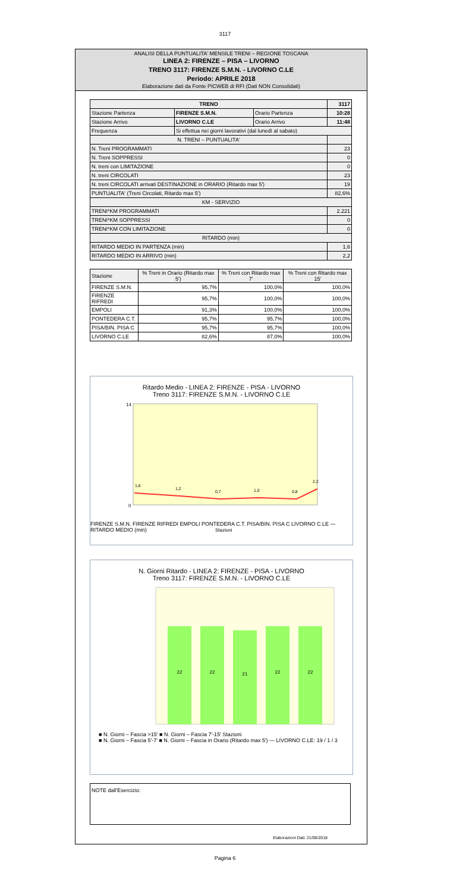3117
ANALISI DELLA PUNTUALITA' MENSILE TRENI – REGIONE TOSCANA
LINEA 2: FIRENZE – PISA – LIVORNO
TRENO 3117: FIRENZE S.M.N. - LIVORNO C.LE
Periodo: APRILE 2018
Elaborazione dati da Fonte PICWEB di RFI (Dati NON Consolidati)
| TRENO | | | 3117 |
| --- | --- | --- | --- |
| Stazione Partenza | FIRENZE S.M.N. | Orario Partenza | 10:28 |
| Stazione Arrivo | LIVORNO C.LE | Orario Arrivo | 11:48 |
| Frequenza | Si effettua nei giorni lavorativi (dal lunedì al sabato) | | |
| N. TRENI – PUNTUALITA' | | | |
| N. Treni PROGRAMMATI | | | 23 |
| N. Treni SOPPRESSI | | | 0 |
| N. treni con LIMITAZIONE | | | 0 |
| N. treni CIRCOLATI | | | 23 |
| N. treni CIRCOLATI arrivati DESTINAZIONE in ORARIO (Ritardo max 5') | | | 19 |
| PUNTUALITA' (Treni Circolati, Ritardo max 5') | | | 82,6% |
| KM - SERVIZIO | | | |
| TRENI*KM PROGRAMMATI | | | 2.221 |
| TRENI*KM SOPPRESSI | | | 0 |
| TRENI*KM CON LIMITAZIONE | | | 0 |
| RITARDO (min) | | | |
| RITARDO MEDIO IN PARTENZA (min) | | | 1,6 |
| RITARDO MEDIO IN ARRIVO (min) | | | 2,2 |
| Stazione | % Treni in Orario (Ritardo max 5') | % Treni con Ritardo max 7' | % Treni con Ritardo max 15' |
| --- | --- | --- | --- |
| FIRENZE S.M.N. | 95,7% | 100,0% | 100,0% |
| FIRENZE RIFREDI | 95,7% | 100,0% | 100,0% |
| EMPOLI | 91,3% | 100,0% | 100,0% |
| PONTEDERA C.T. | 95,7% | 95,7% | 100,0% |
| PISA/BIN. PISA C | 95,7% | 95,7% | 100,0% |
| LIVORNO C.LE | 82,6% | 87,0% | 100,0% |
Ritardo Medio - LINEA 2: FIRENZE - PISA - LIVORNO
Treno 3117: FIRENZE S.M.N. - LIVORNO C.LE
14
0
1,6
1,2
0,7
1,0
0,8
2,2
Stazioni
FIRENZE S.M.N. FIRENZE RIFREDI EMPOLI PONTEDERA C.T. PISA/BIN. PISA C LIVORNO C.LE — RITARDO MEDIO (min)
N. Giorni Ritardo - LINEA 2: FIRENZE - PISA - LIVORNO
Treno 3117: FIRENZE S.M.N. - LIVORNO C.LE
22
22
21
22
22
■ N. Giorni – Fascia >15' ■ N. Giorni – Fascia 7'-15' Stazioni
■ N. Giorni – Fascia 5'-7' ■ N. Giorni – Fascia in Orario (Ritardo max 5') — LIVORNO C.LE: 19 / 1 / 3
NOTE dall'Esercizio:
Elaborazioni Dati: 21/06/2018
Pagina 6